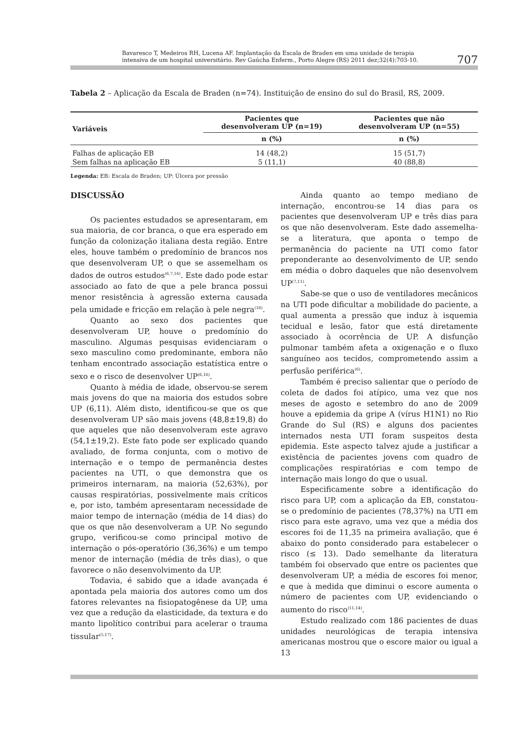Bavaresco T, Medeiros RH, Lucena AF. Implantação da Escala de Braden em uma unidade de terapia
intensiva de um hospital universitário. Rev Gaúcha Enferm., Porto Alegre (RS) 2011 dez;32(4):703-10.
707
Tabela 2 – Aplicação da Escala de Braden (n=74). Instituição de ensino do sul do Brasil, RS, 2009.
| Variáveis | Pacientes que desenvolveram UP (n=19) | Pacientes que não desenvolveram UP (n=55) |
| --- | --- | --- |
| | n (%) | n (%) |
| Falhas de aplicação EB | 14 (48,2) | 15 (51,7) |
| Sem falhas na aplicação EB | 5 (11,1) | 40 (88,8) |
Legenda: EB: Escala de Braden; UP: Úlcera por pressão
DISCUSSÃO
Os pacientes estudados se apresentaram, em sua maioria, de cor branca, o que era esperado em função da colonização italiana desta região. Entre eles, houve também o predomínio de brancos nos que desenvolveram UP, o que se assemelham os dados de outros estudos<sup>(6,7,16)</sup>. Este dado pode estar associado ao fato de que a pele branca possui menor resistência à agressão externa causada pela umidade e fricção em relação à pele negra<sup>(16)</sup>.
Quanto ao sexo dos pacientes que desenvolveram UP, houve o predomínio do masculino. Algumas pesquisas evidenciaram o sexo masculino como predominante, embora não tenham encontrado associação estatística entre o sexo e o risco de desenvolver UP<sup>(6,16)</sup>.
Quanto à média de idade, observou-se serem mais jovens do que na maioria dos estudos sobre UP (6,11). Além disto, identificou-se que os que desenvolveram UP são mais jovens (48,8±19,8) do que aqueles que não desenvolveram este agravo (54,1±19,2). Este fato pode ser explicado quando avaliado, de forma conjunta, com o motivo de internação e o tempo de permanência destes pacientes na UTI, o que demonstra que os primeiros internaram, na maioria (52,63%), por causas respiratórias, possivelmente mais críticos e, por isto, também apresentaram necessidade de maior tempo de internação (média de 14 dias) do que os que não desenvolveram a UP. No segundo grupo, verificou-se como principal motivo de internação o pós-operatório (36,36%) e um tempo menor de internação (média de três dias), o que favorece o não desenvolvimento da UP.
Todavia, é sabido que a idade avançada é apontada pela maioria dos autores como um dos fatores relevantes na fisiopatogênese da UP, uma vez que a redução da elasticidade, da textura e do manto lipolítico contribui para acelerar o trauma tissular<sup>(5,17)</sup>.
Ainda quanto ao tempo mediano de internação, encontrou-se 14 dias para os pacientes que desenvolveram UP e três dias para os que não desenvolveram. Este dado assemelha-se a literatura, que aponta o tempo de permanência do paciente na UTI como fator preponderante ao desenvolvimento de UP, sendo em média o dobro daqueles que não desenvolvem UP<sup>(7,11)</sup>.
Sabe-se que o uso de ventiladores mecânicos na UTI pode dificultar a mobilidade do paciente, a qual aumenta a pressão que induz à isquemia tecidual e lesão, fator que está diretamente associado à ocorrência de UP. A disfunção pulmonar também afeta a oxigenação e o fluxo sanguíneo aos tecidos, comprometendo assim a perfusão periférica<sup>(6)</sup>.
Também é preciso salientar que o período de coleta de dados foi atípico, uma vez que nos meses de agosto e setembro do ano de 2009 houve a epidemia da gripe A (vírus H1N1) no Rio Grande do Sul (RS) e alguns dos pacientes internados nesta UTI foram suspeitos desta epidemia. Este aspecto talvez ajude a justificar a existência de pacientes jovens com quadro de complicações respiratórias e com tempo de internação mais longo do que o usual.
Especificamente sobre a identificação do risco para UP, com a aplicação da EB, constatou-se o predomínio de pacientes (78,37%) na UTI em risco para este agravo, uma vez que a média dos escores foi de 11,35 na primeira avaliação, que é abaixo do ponto considerado para estabelecer o risco (≤ 13). Dado semelhante da literatura também foi observado que entre os pacientes que desenvolveram UP, a média de escores foi menor, e que à medida que diminui o escore aumenta o número de pacientes com UP, evidenciando o aumento do risco<sup>(11,14)</sup>.
Estudo realizado com 186 pacientes de duas unidades neurológicas de terapia intensiva americanas mostrou que o escore maior ou igual a 13